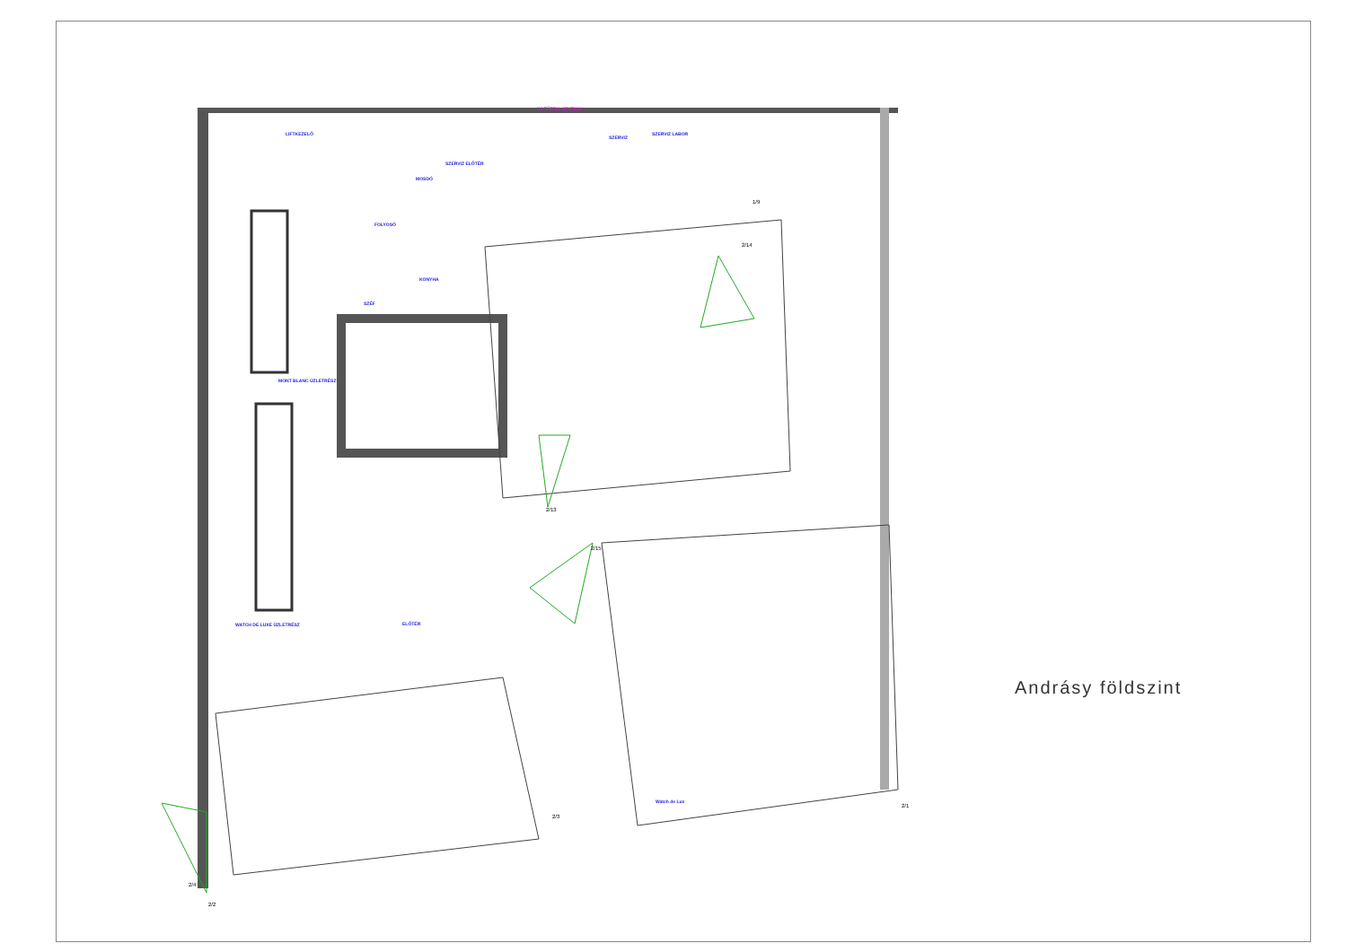LIFTKEZELŐ
SZERVIZ ELŐTÉR
MOSDÓ
SZERVIZ
SZERVIZ LABOR
FOLYOSÓ
KONYHA
SZÉF
MONT BLANC ÜZLETRÉSZ
WATCH DE LUXE ÜZLETRÉSZ ELŐTÉR
Watch de Lux
ÚJ TŰZFAL STATIKAI
1/9
2/14
2/13
2/15
2/3
2/1
2/4
2/2
Andrásy földszint